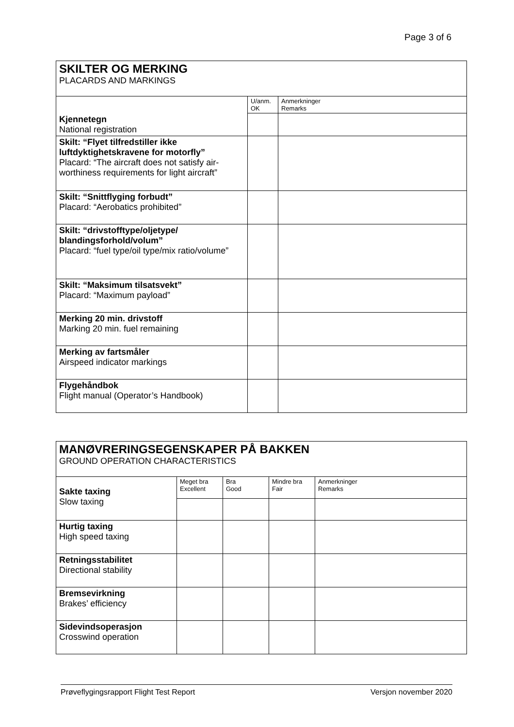Page 3 of 6
| SKILTER OG MERKING PLACARDS AND MARKINGS | | |
| | U/anm. OK | Anmerkninger Remarks |
| Kjennetegn National registration | | |
| Skilt: “Flyet tilfredstiller ikke luftdyktighetskravene for motorfly” Placard: “The aircraft does not satisfy air-worthiness requirements for light aircraft” | | |
| Skilt: “Snittflyging forbudt” Placard: “Aerobatics prohibited” | | |
| Skilt: “drivstofftype/oljetype/ blandingsforhold/volum” Placard: “fuel type/oil type/mix ratio/volume” | | |
| Skilt: “Maksimum tilsatsvekt” Placard: “Maximum payload” | | |
| Merking 20 min. drivstoff Marking 20 min. fuel remaining | | |
| Merking av fartsmåler Airspeed indicator markings | | |
| Flygehåndbok Flight manual (Operator’s Handbook) | | |
| MANØVRERINGSEGENSKAPER PÅ BAKKEN GROUND OPERATION CHARACTERISTICS | | | | |
| Sakte taxing Slow taxing | Meget bra Excellent | Bra Good | Mindre bra Fair | Anmerkninger Remarks |
| Hurtig taxing High speed taxing | | | | |
| Retningsstabilitet Directional stability | | | | |
| Bremsevirkning Brakes’ efficiency | | | | |
| Sidevindsoperasjon Crosswind operation | | | | |
Prøveflygingsrapport Flight Test Report Versjon november 2020